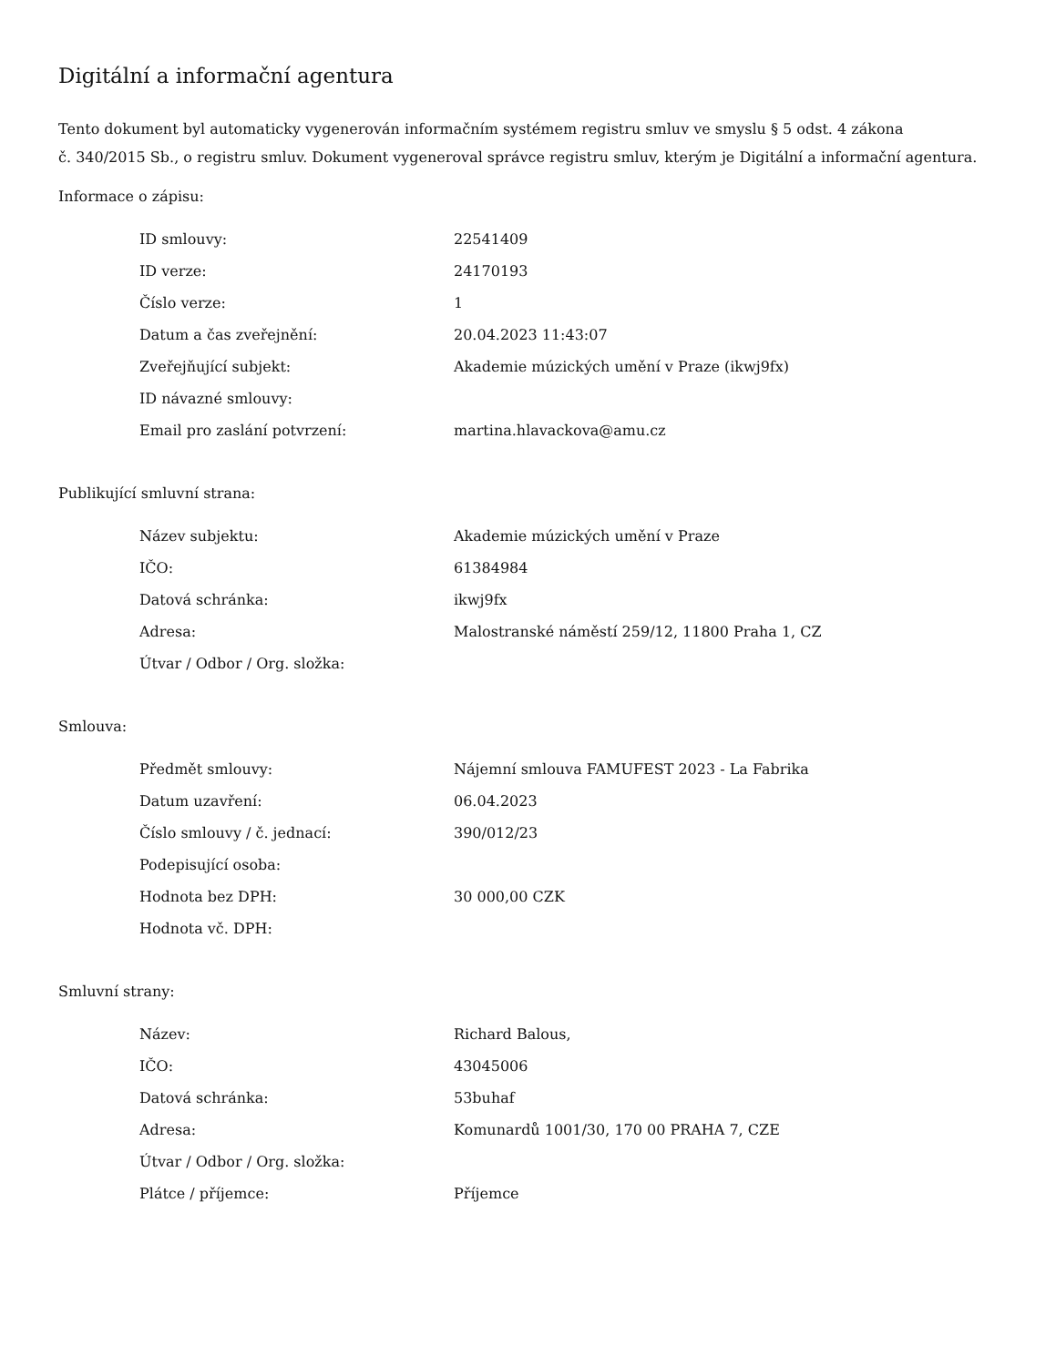Digitální a informační agentura
Tento dokument byl automaticky vygenerován informačním systémem registru smluv ve smyslu § 5 odst. 4 zákona
č. 340/2015 Sb., o registru smluv. Dokument vygeneroval správce registru smluv, kterým je Digitální a informační agentura.
Informace o zápisu:
| ID smlouvy: | 22541409 |
| ID verze: | 24170193 |
| Číslo verze: | 1 |
| Datum a čas zveřejnění: | 20.04.2023 11:43:07 |
| Zveřejňující subjekt: | Akademie múzických umění v Praze (ikwj9fx) |
| ID návazné smlouvy: | |
| Email pro zaslání potvrzení: | martina.hlavackova@amu.cz |
Publikující smluvní strana:
| Název subjektu: | Akademie múzických umění v Praze |
| IČO: | 61384984 |
| Datová schránka: | ikwj9fx |
| Adresa: | Malostranské náměstí 259/12, 11800 Praha 1, CZ |
| Útvar / Odbor / Org. složka: | |
Smlouva:
| Předmět smlouvy: | Nájemní smlouva FAMUFEST 2023 - La Fabrika |
| Datum uzavření: | 06.04.2023 |
| Číslo smlouvy / č. jednací: | 390/012/23 |
| Podepisující osoba: | |
| Hodnota bez DPH: | 30 000,00 CZK |
| Hodnota vč. DPH: | |
Smluvní strany:
| Název: | Richard Balous, |
| IČO: | 43045006 |
| Datová schránka: | 53buhaf |
| Adresa: | Komunardů 1001/30, 170 00 PRAHA 7, CZE |
| Útvar / Odbor / Org. složka: | |
| Plátce / příjemce: | Příjemce |